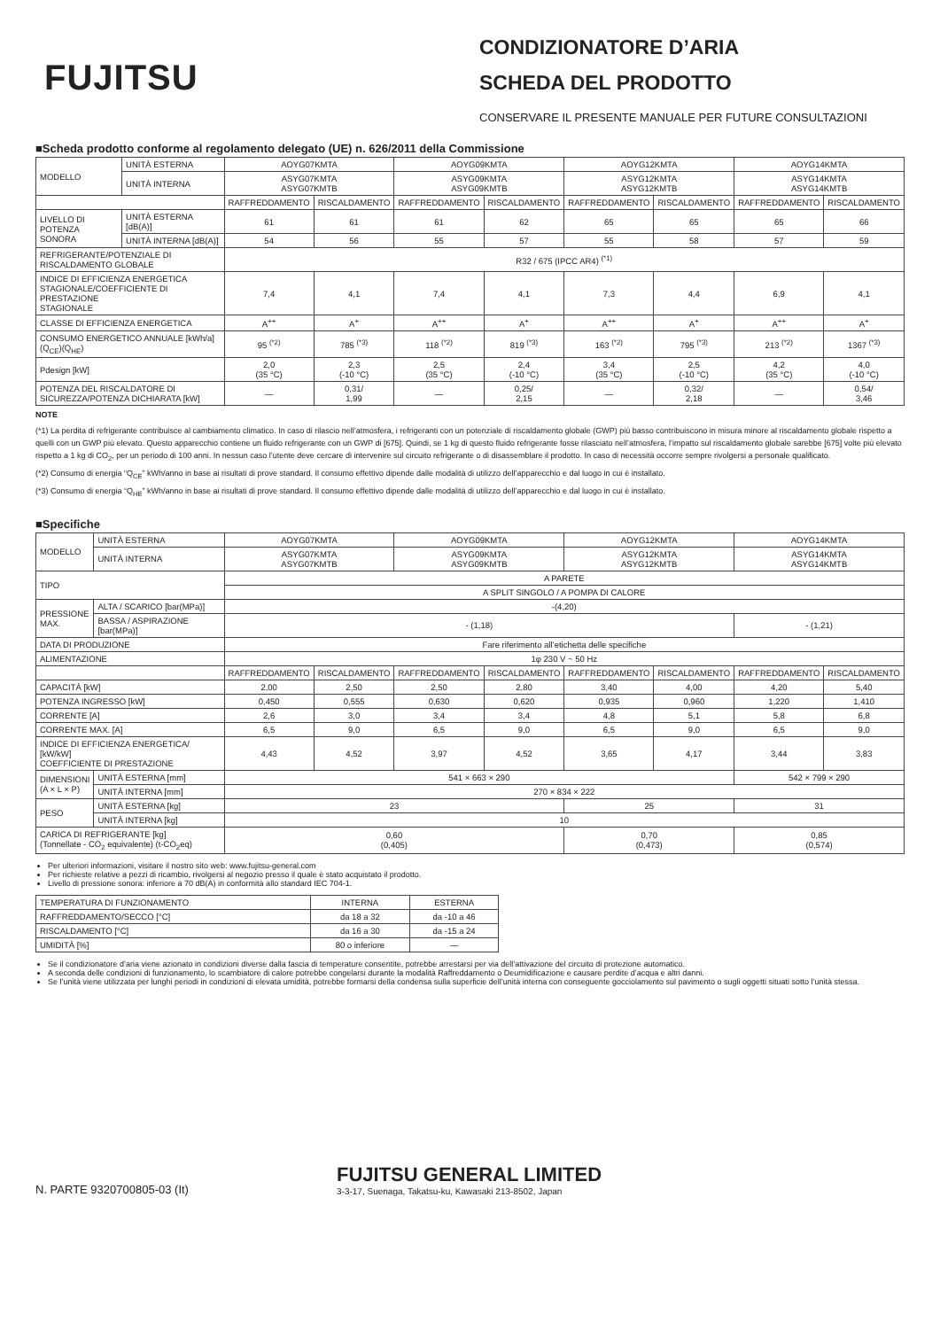FUJITSU
CONDIZIONATORE D’ARIA
SCHEDA DEL PRODOTTO
CONSERVARE IL PRESENTE MANUALE PER FUTURE CONSULTAZIONI
■Scheda prodotto conforme al regolamento delegato (UE) n. 626/2011 della Commissione
| MODELLO | UNITÀ ESTERNA | AOYG07KMTA | | AOYG09KMTA | | AOYG12KMTA | | AOYG14KMTA | |
| | UNITÀ INTERNA | ASYG07KMTA ASYG07KMTB | | ASYG09KMTA ASYG09KMTB | | ASYG12KMTA ASYG12KMTB | | ASYG14KMTA ASYG14KMTB | |
| | | RAFFREDDAMENTO | RISCALDAMENTO | RAFFREDDAMENTO | RISCALDAMENTO | RAFFREDDAMENTO | RISCALDAMENTO | RAFFREDDAMENTO | RISCALDAMENTO |
| LIVELLO DI POTENZA SONORA | UNITÀ ESTERNA [dB(A)] | 61 | 61 | 61 | 62 | 65 | 65 | 65 | 66 |
| | UNITÀ INTERNA [dB(A)] | 54 | 56 | 55 | 57 | 55 | 58 | 57 | 59 |
| REFRIGERANTE/POTENZIALE DI RISCALDAMENTO GLOBALE | | R32 / 675 (IPCC AR4) <sup>(*1)</sup> | | | | | | | |
| INDICE DI EFFICIENZA ENERGETICA STAGIONALE/COEFFICIENTE DI PRESTAZIONE STAGIONALE | | 7,4 | 4,1 | 7,4 | 4,1 | 7,3 | 4,4 | 6,9 | 4,1 |
| CLASSE DI EFFICIENZA ENERGETICA | | A<sup>++</sup> | A<sup>+</sup> | A<sup>++</sup> | A<sup>+</sup> | A<sup>++</sup> | A<sup>+</sup> | A<sup>++</sup> | A<sup>+</sup> |
| CONSUMO ENERGETICO ANNUALE [kWh/a] (Q<sub>CE</sub>)(Q<sub>HE</sub>) | | 95 <sup>(*2)</sup> | 785 <sup>(*3)</sup> | 118 <sup>(*2)</sup> | 819 <sup>(*3)</sup> | 163 <sup>(*2)</sup> | 795 <sup>(*3)</sup> | 213 <sup>(*2)</sup> | 1367 <sup>(*3)</sup> |
| Pdesign [kW] | | 2,0 (35 °C) | 2,3 (-10 °C) | 2,5 (35 °C) | 2,4 (-10 °C) | 3,4 (35 °C) | 2,5 (-10 °C) | 4,2 (35 °C) | 4,0 (-10 °C) |
| POTENZA DEL RISCALDATORE DI SICUREZZA/POTENZA DICHIARATA [kW] | | — | 0,31/ 1,99 | — | 0,25/ 2,15 | — | 0,32/ 2,18 | — | 0,54/ 3,46 |
NOTE
(*1) La perdita di refrigerante contribuisce al cambiamento climatico. In caso di rilascio nell’atmosfera, i refrigeranti con un potenziale di riscaldamento globale (GWP) più basso contribuiscono in misura minore al riscaldamento globale rispetto a quelli con un GWP più elevato. Questo apparecchio contiene un fluido refrigerante con un GWP di [675]. Quindi, se 1 kg di questo fluido refrigerante fosse rilasciato nell’atmosfera, l’impatto sul riscaldamento globale sarebbe [675] volte più elevato rispetto a 1 kg di CO<sub>2</sub>, per un periodo di 100 anni. In nessun caso l’utente deve cercare di intervenire sul circuito refrigerante o di disassemblare il prodotto. In caso di necessità occorre sempre rivolgersi a personale qualificato.
(*2) Consumo di energia “Q<sub>CE</sub>” kWh/anno in base ai risultati di prove standard. Il consumo effettivo dipende dalle modalità di utilizzo dell’apparecchio e dal luogo in cui è installato.
(*3) Consumo di energia “Q<sub>HE</sub>” kWh/anno in base ai risultati di prove standard. Il consumo effettivo dipende dalle modalità di utilizzo dell’apparecchio e dal luogo in cui è installato.
■Specifiche
| MODELLO | UNITÀ ESTERNA | AOYG07KMTA | | AOYG09KMTA | | AOYG12KMTA | | AOYG14KMTA | |
| | UNITÀ INTERNA | ASYG07KMTA ASYG07KMTB | | ASYG09KMTA ASYG09KMTB | | ASYG12KMTA ASYG12KMTB | | ASYG14KMTA ASYG14KMTB | |
| TIPO | | A PARETE | | | | | | | |
| | | A SPLIT SINGOLO / A POMPA DI CALORE | | | | | | | |
| PRESSIONE MAX. | ALTA / SCARICO [bar(MPa)] | -(4,20) | | | | | | | |
| | BASSA / ASPIRAZIONE [bar(MPa)] | - (1,18) | | | | | | - (1,21) | |
| DATA DI PRODUZIONE | | Fare riferimento all’etichetta delle specifiche | | | | | | | |
| ALIMENTAZIONE | | 1φ 230 V ~ 50 Hz | | | | | | | |
| | | RAFFREDDAMENTO | RISCALDAMENTO | RAFFREDDAMENTO | RISCALDAMENTO | RAFFREDDAMENTO | RISCALDAMENTO | RAFFREDDAMENTO | RISCALDAMENTO |
| CAPACITÀ [kW] | | 2,00 | 2,50 | 2,50 | 2,80 | 3,40 | 4,00 | 4,20 | 5,40 |
| POTENZA INGRESSO [kW] | | 0,450 | 0,555 | 0,630 | 0,620 | 0,935 | 0,960 | 1,220 | 1,410 |
| CORRENTE [A] | | 2,6 | 3,0 | 3,4 | 3,4 | 4,8 | 5,1 | 5,8 | 6,8 |
| CORRENTE MAX. [A] | | 6,5 | 9,0 | 6,5 | 9,0 | 6,5 | 9,0 | 6,5 | 9,0 |
| INDICE DI EFFICIENZA ENERGETICA/ [kW/kW] COEFFICIENTE DI PRESTAZIONE | | 4,43 | 4,52 | 3,97 | 4,52 | 3,65 | 4,17 | 3,44 | 3,83 |
| DIMENSIONI (A × L × P) | UNITÀ ESTERNA [mm] | 541 × 663 × 290 | | | | | | 542 × 799 × 290 | |
| | UNITÀ INTERNA [mm] | 270 × 834 × 222 | | | | | | | |
| PESO | UNITÀ ESTERNA [kg] | 23 | | | | 25 | | 31 | |
| | UNITÀ INTERNA [kg] | 10 | | | | | | | |
| CARICA DI REFRIGERANTE [kg] (Tonnellate - CO<sub>2</sub> equivalente) (t-CO<sub>2</sub>eq) | | 0,60 (0,405) | | | | 0,70 (0,473) | | 0,85 (0,574) | |
Per ulteriori informazioni, visitare il nostro sito web: www.fujitsu-general.com
Per richieste relative a pezzi di ricambio, rivolgersi al negozio presso il quale è stato acquistato il prodotto.
Livello di pressione sonora: inferiore a 70 dB(A) in conformità allo standard IEC 704-1.
| TEMPERATURA DI FUNZIONAMENTO | INTERNA | ESTERNA |
| RAFFREDDAMENTO/SECCO [°C] | da 18 a 32 | da -10 a 46 |
| RISCALDAMENTO [°C] | da 16 a 30 | da -15 a 24 |
| UMIDITÀ [%] | 80 o inferiore | — |
Se il condizionatore d’aria viene azionato in condizioni diverse dalla fascia di temperature consentite, potrebbe arrestarsi per via dell’attivazione del circuito di protezione automatico.
A seconda delle condizioni di funzionamento, lo scambiatore di calore potrebbe congelarsi durante la modalità Raffreddamento o Deumidificazione e causare perdite d’acqua e altri danni.
Se l’unità viene utilizzata per lunghi periodi in condizioni di elevata umidità, potrebbe formarsi della condensa sulla superficie dell’unità interna con conseguente gocciolamento sul pavimento o sugli oggetti situati sotto l’unità stessa.
N. PARTE 9320700805-03 (It)
FUJITSU GENERAL LIMITED
3-3-17, Suenaga, Takatsu-ku, Kawasaki 213-8502, Japan